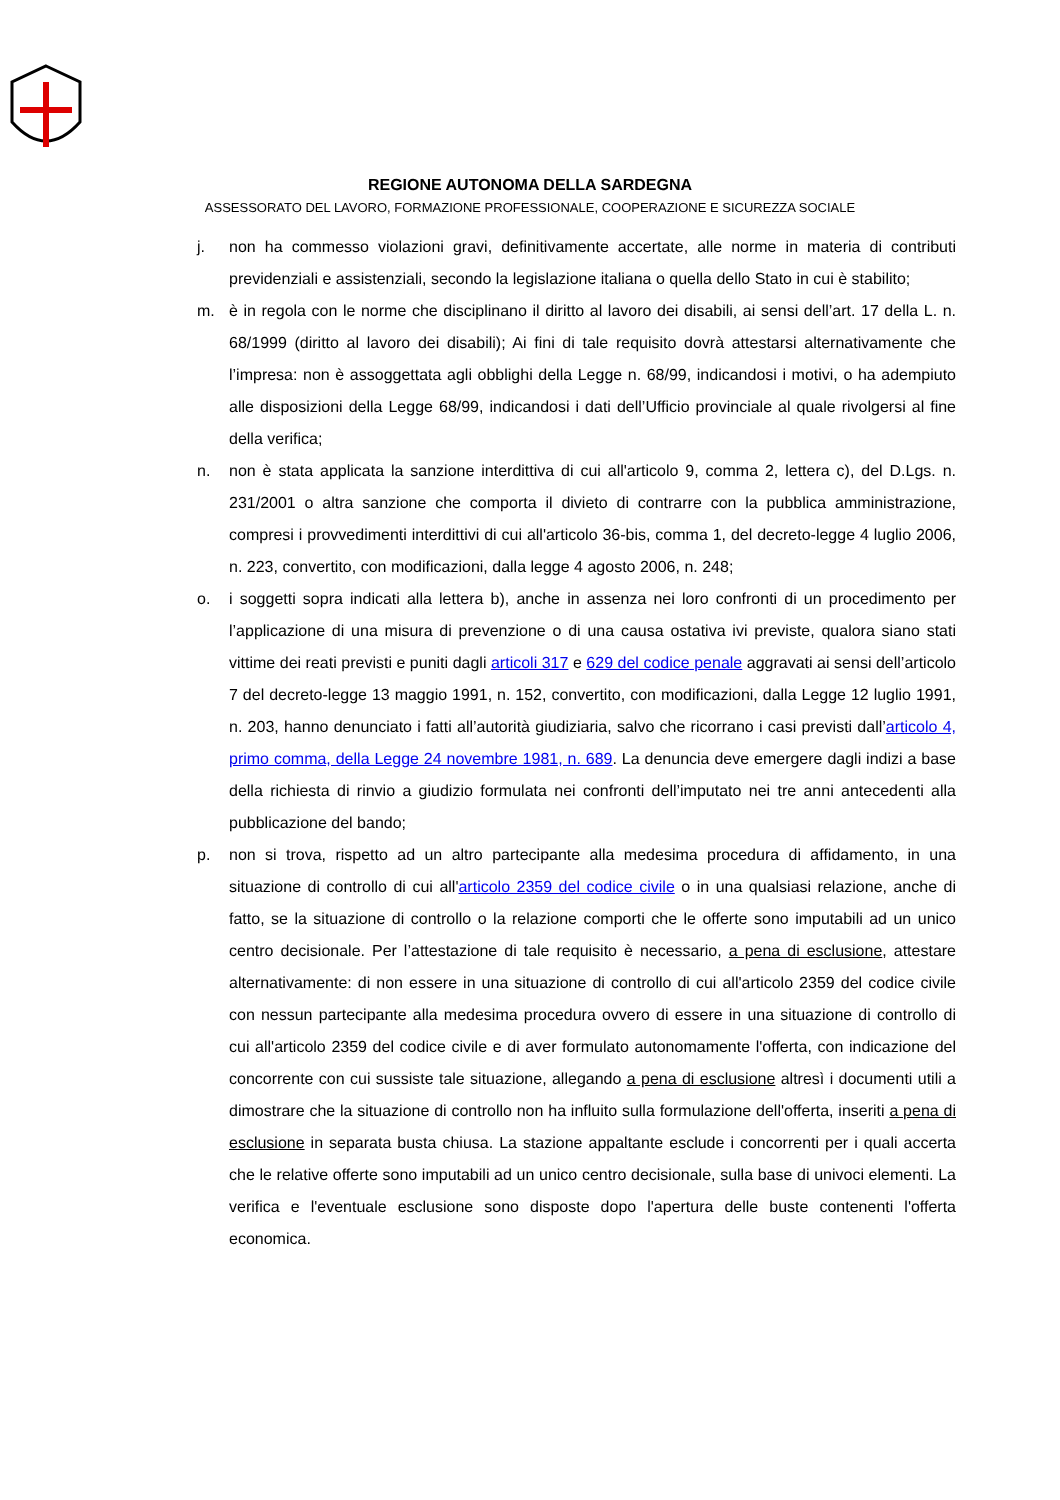REGIONE AUTONOMA DELLA SARDEGNA
ASSESSORATO DEL LAVORO, FORMAZIONE PROFESSIONALE, COOPERAZIONE E SICUREZZA SOCIALE
j. non ha commesso violazioni gravi, definitivamente accertate, alle norme in materia di contributi previdenziali e assistenziali, secondo la legislazione italiana o quella dello Stato in cui è stabilito;
m. è in regola con le norme che disciplinano il diritto al lavoro dei disabili, ai sensi dell’art. 17 della L. n. 68/1999 (diritto al lavoro dei disabili); Ai fini di tale requisito dovrà attestarsi alternativamente che l’impresa: non è assoggettata agli obblighi della Legge n. 68/99, indicandosi i motivi, o ha adempiuto alle disposizioni della Legge 68/99, indicandosi i dati dell’Ufficio provinciale al quale rivolgersi al fine della verifica;
n. non è stata applicata la sanzione interdittiva di cui all'articolo 9, comma 2, lettera c), del D.Lgs. n. 231/2001 o altra sanzione che comporta il divieto di contrarre con la pubblica amministrazione, compresi i provvedimenti interdittivi di cui all'articolo 36-bis, comma 1, del decreto-legge 4 luglio 2006, n. 223, convertito, con modificazioni, dalla legge 4 agosto 2006, n. 248;
o. i soggetti sopra indicati alla lettera b), anche in assenza nei loro confronti di un procedimento per l’applicazione di una misura di prevenzione o di una causa ostativa ivi previste, qualora siano stati vittime dei reati previsti e puniti dagli articoli 317 e 629 del codice penale aggravati ai sensi dell’articolo 7 del decreto-legge 13 maggio 1991, n. 152, convertito, con modificazioni, dalla Legge 12 luglio 1991, n. 203, hanno denunciato i fatti all’autorità giudiziaria, salvo che ricorrano i casi previsti dall’articolo 4, primo comma, della Legge 24 novembre 1981, n. 689. La denuncia deve emergere dagli indizi a base della richiesta di rinvio a giudizio formulata nei confronti dell’imputato nei tre anni antecedenti alla pubblicazione del bando;
p. non si trova, rispetto ad un altro partecipante alla medesima procedura di affidamento, in una situazione di controllo di cui all'articolo 2359 del codice civile o in una qualsiasi relazione, anche di fatto, se la situazione di controllo o la relazione comporti che le offerte sono imputabili ad un unico centro decisionale. Per l’attestazione di tale requisito è necessario, a pena di esclusione, attestare alternativamente: di non essere in una situazione di controllo di cui all'articolo 2359 del codice civile con nessun partecipante alla medesima procedura ovvero di essere in una situazione di controllo di cui all'articolo 2359 del codice civile e di aver formulato autonomamente l'offerta, con indicazione del concorrente con cui sussiste tale situazione, allegando a pena di esclusione altresì i documenti utili a dimostrare che la situazione di controllo non ha influito sulla formulazione dell'offerta, inseriti a pena di esclusione in separata busta chiusa. La stazione appaltante esclude i concorrenti per i quali accerta che le relative offerte sono imputabili ad un unico centro decisionale, sulla base di univoci elementi. La verifica e l'eventuale esclusione sono disposte dopo l'apertura delle buste contenenti l'offerta economica.